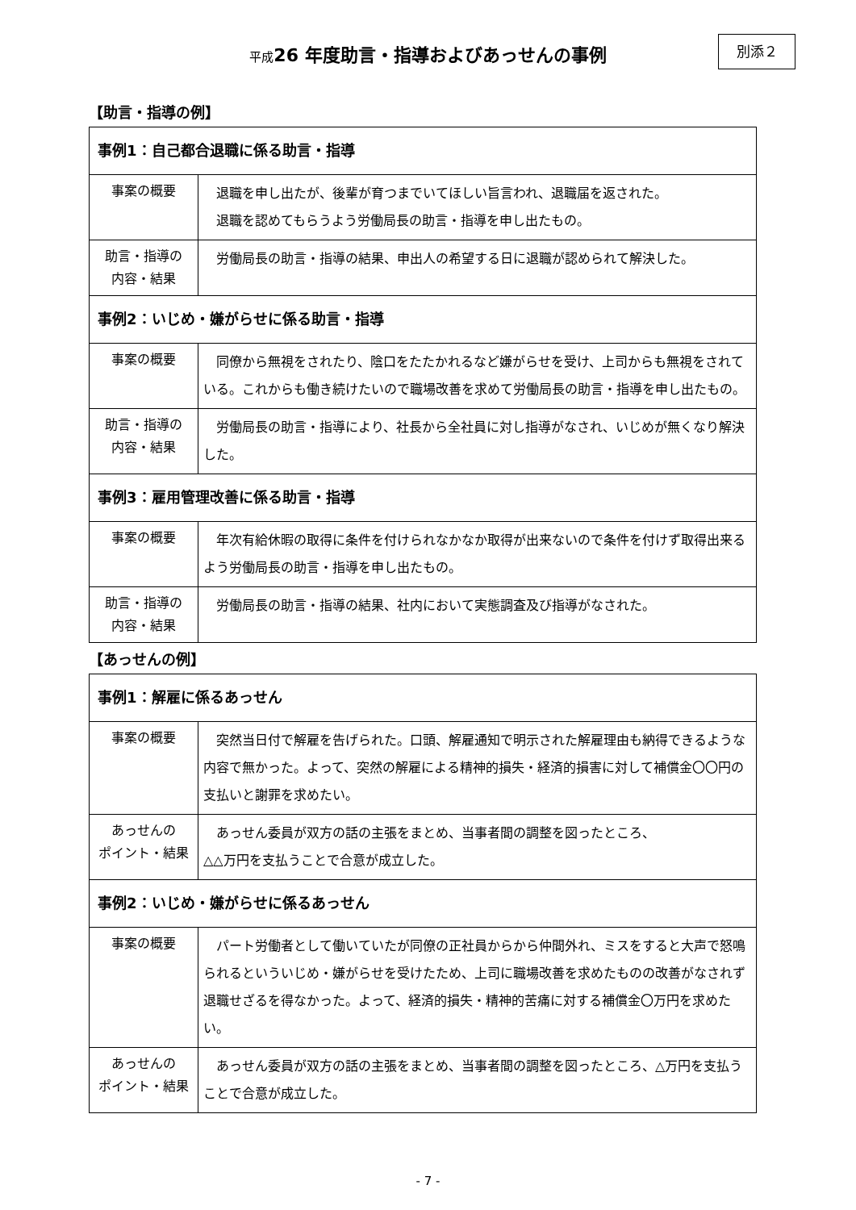平成26 年度助言・指導およびあっせんの事例
別添２
【助言・指導の例】
| 事例1：自己都合退職に係る助言・指導 | |
| --- | --- |
| 事案の概要 | 退職を申し出たが、後輩が育つまでいてほしい旨言われ、退職届を返された。 退職を認めてもらうよう労働局長の助言・指導を申し出たもの。 |
| 助言・指導の 内容・結果 | 労働局長の助言・指導の結果、申出人の希望する日に退職が認められて解決した。 |
| 事例2：いじめ・嫌がらせに係る助言・指導 | |
| 事案の概要 | 同僚から無視をされたり、陰口をたたかれるなど嫌がらせを受け、上司からも無視をされている。これからも働き続けたいので職場改善を求めて労働局長の助言・指導を申し出たもの。 |
| 助言・指導の 内容・結果 | 労働局長の助言・指導により、社長から全社員に対し指導がなされ、いじめが無くなり解決した。 |
| 事例3：雇用管理改善に係る助言・指導 | |
| 事案の概要 | 年次有給休暇の取得に条件を付けられなかなか取得が出来ないので条件を付けず取得出来るよう労働局長の助言・指導を申し出たもの。 |
| 助言・指導の 内容・結果 | 労働局長の助言・指導の結果、社内において実態調査及び指導がなされた。 |
【あっせんの例】
| 事例1：解雇に係るあっせん | |
| --- | --- |
| 事案の概要 | 突然当日付で解雇を告げられた。口頭、解雇通知で明示された解雇理由も納得できるような内容で無かった。よって、突然の解雇による精神的損失・経済的損害に対して補償金〇〇円の支払いと謝罪を求めたい。 |
| あっせんの ポイント・結果 | あっせん委員が双方の話の主張をまとめ、当事者間の調整を図ったところ、 △△万円を支払うことで合意が成立した。 |
| 事例2：いじめ・嫌がらせに係るあっせん | |
| 事案の概要 | パート労働者として働いていたが同僚の正社員からから仲間外れ、ミスをすると大声で怒鳴られるといういじめ・嫌がらせを受けたため、上司に職場改善を求めたものの改善がなされず退職せざるを得なかった。よって、経済的損失・精神的苦痛に対する補償金〇万円を求めたい。 |
| あっせんの ポイント・結果 | あっせん委員が双方の話の主張をまとめ、当事者間の調整を図ったところ、△万円を支払うことで合意が成立した。 |
- 7 -